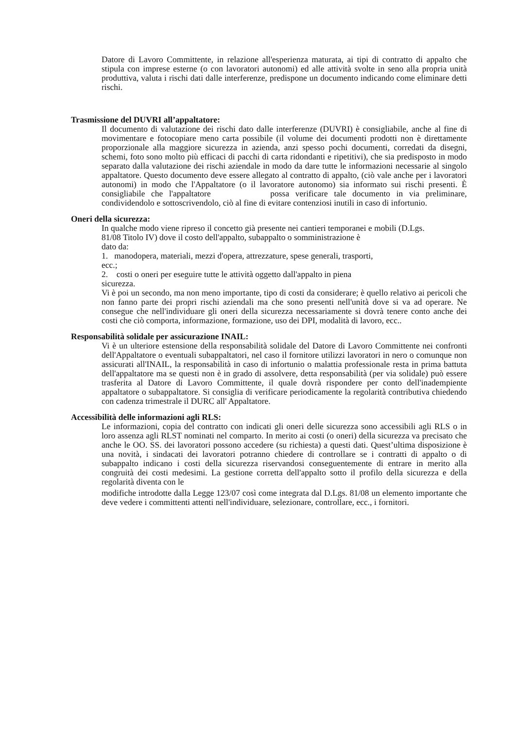Datore di Lavoro Committente, in relazione all'esperienza maturata, ai tipi di contratto di appalto che stipula con imprese esterne (o con lavoratori autonomi) ed alle attività svolte in seno alla propria unità produttiva, valuta i rischi dati dalle interferenze, predispone un documento indicando come eliminare detti rischi.
Trasmissione del DUVRI all’appaltatore:
Il documento di valutazione dei rischi dato dalle interferenze (DUVRI) è consigliabile, anche al fine di movimentare e fotocopiare meno carta possibile (il volume dei documenti prodotti non è direttamente proporzionale alla maggiore sicurezza in azienda, anzi spesso pochi documenti, corredati da disegni, schemi, foto sono molto più efficaci di pacchi di carta ridondanti e ripetitivi), che sia predisposto in modo separato dalla valutazione dei rischi aziendale in modo da dare tutte le informazioni necessarie al singolo appaltatore. Questo documento deve essere allegato al contratto di appalto, (ciò vale anche per i lavoratori autonomi) in modo che l'Appaltatore (o il lavoratore autonomo) sia informato sui rischi presenti. È consigliabile che l'appaltatore possa verificare tale documento in via preliminare, condividendolo e sottoscrivendolo, ciò al fine di evitare contenziosi inutili in caso di infortunio.
Oneri della sicurezza:
In qualche modo viene ripreso il concetto già presente nei cantieri temporanei e mobili (D.Lgs.
81/08 Titolo IV) dove il costo dell'appalto, subappalto o somministrazione è
dato da:
1. manodopera, materiali, mezzi d'opera, attrezzature, spese generali, trasporti,
ecc.;
2. costi o oneri per eseguire tutte le attività oggetto dall'appalto in piena
sicurezza.
Vi è poi un secondo, ma non meno importante, tipo di costi da considerare; è quello relativo ai pericoli che non fanno parte dei propri rischi aziendali ma che sono presenti nell'unità dove si va ad operare. Ne consegue che nell'individuare gli oneri della sicurezza necessariamente si dovrà tenere conto anche dei costi che ciò comporta, informazione, formazione, uso dei DPI, modalità di lavoro, ecc..
Responsabilità solidale per assicurazione INAIL:
Vi è un ulteriore estensione della responsabilità solidale del Datore di Lavoro Committente nei confronti dell'Appaltatore o eventuali subappaltatori, nel caso il fornitore utilizzi lavoratori in nero o comunque non assicurati all'INAIL, la responsabilità in caso di infortunio o malattia professionale resta in prima battuta dell'appaltatore ma se questi non è in grado di assolvere, detta responsabilità (per via solidale) può essere trasferita al Datore di Lavoro Committente, il quale dovrà rispondere per conto dell'inadempiente appaltatore o subappaltatore. Si consiglia di verificare periodicamente la regolarità contributiva chiedendo con cadenza trimestrale il DURC all' Appaltatore.
Accessibilità delle informazioni agli RLS:
Le informazioni, copia del contratto con indicati gli oneri delle sicurezza sono accessibili agli RLS o in loro assenza agli RLST nominati nel comparto. In merito ai costi (o oneri) della sicurezza va precisato che anche le OO. SS. dei lavoratori possono accedere (su richiesta) a questi dati. Quest’ultima disposizione è una novità, i sindacati dei lavoratori potranno chiedere di controllare se i contratti di appalto o di subappalto indicano i costi della sicurezza riservandosi conseguentemente di entrare in merito alla congruità dei costi medesimi. La gestione corretta dell'appalto sotto il profilo della sicurezza e della regolarità diventa con le
modifiche introdotte dalla Legge 123/07 così come integrata dal D.Lgs. 81/08 un elemento importante che deve vedere i committenti attenti nell'individuare, selezionare, controllare, ecc., i fornitori.